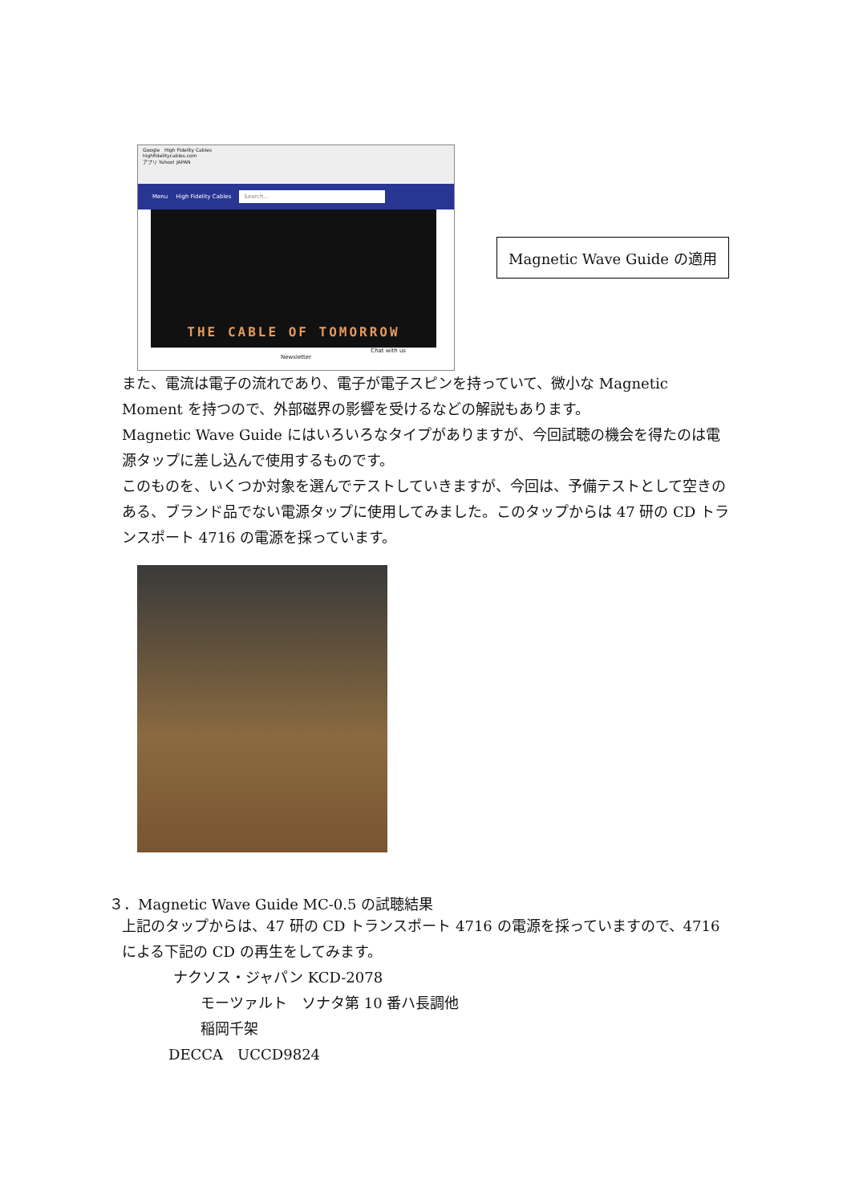Google High Fidelity Cables
highfidelitycables.com
アプリ Yahoo! JAPAN
Menu High Fidelity Cables Search...
THE CABLE OF TOMORROW
Chat with us
Newsletter
Magnetic Wave Guide の適用
また、電流は電子の流れであり、電子が電子スピンを持っていて、微小な Magnetic Moment を持つので、外部磁界の影響を受けるなどの解説もあります。
Magnetic Wave Guide にはいろいろなタイプがありますが、今回試聴の機会を得たのは電源タップに差し込んで使用するものです。
このものを、いくつか対象を選んでテストしていきますが、今回は、予備テストとして空きのある、ブランド品でない電源タップに使用してみました。このタップからは 47 研の CD トランスポート 4716 の電源を採っています。
３．Magnetic Wave Guide MC-0.5 の試聴結果
上記のタップからは、47 研の CD トランスポート 4716 の電源を採っていますので、4716 による下記の CD の再生をしてみます。
ナクソス・ジャパン KCD-2078
モーツァルト　ソナタ第 10 番ハ長調他
稲岡千架
DECCA　UCCD9824